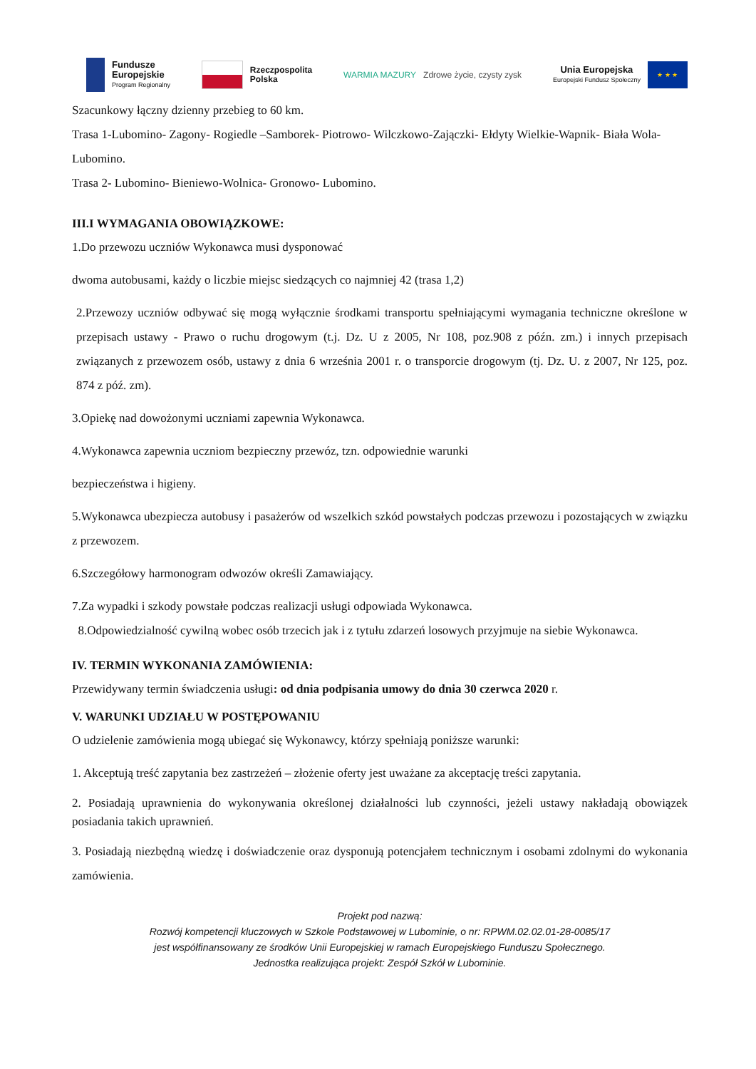Fundusze
Europejskie
Program Regionalny
Rzeczpospolita
Polska
WARMIA MAZURY Zdrowe życie, czysty zysk
Unia Europejska
Europejski Fundusz Społeczny
★ ★ ★
Szacunkowy łączny dzienny przebieg to 60 km.
Trasa 1-Lubomino- Zagony- Rogiedle –Samborek- Piotrowo- Wilczkowo-Zajączki- Ełdyty Wielkie-Wapnik- Biała Wola- Lubomino.
Trasa 2- Lubomino- Bieniewo-Wolnica- Gronowo- Lubomino.
III.I WYMAGANIA OBOWIĄZKOWE:
1.Do przewozu uczniów Wykonawca musi dysponować
dwoma autobusami, każdy o liczbie miejsc siedzących co najmniej 42 (trasa 1,2)
2.Przewozy uczniów odbywać się mogą wyłącznie środkami transportu spełniającymi wymagania techniczne określone w przepisach ustawy - Prawo o ruchu drogowym (t.j. Dz. U z 2005, Nr 108, poz.908 z późn. zm.) i innych przepisach związanych z przewozem osób, ustawy z dnia 6 września 2001 r. o transporcie drogowym (tj. Dz. U. z 2007, Nr 125, poz. 874 z póź. zm).
3.Opiekę nad dowożonymi uczniami zapewnia Wykonawca.
4.Wykonawca zapewnia uczniom bezpieczny przewóz, tzn. odpowiednie warunki
bezpieczeństwa i higieny.
5.Wykonawca ubezpiecza autobusy i pasażerów od wszelkich szkód powstałych podczas przewozu i pozostających w związku z przewozem.
6.Szczegółowy harmonogram odwozów określi Zamawiający.
7.Za wypadki i szkody powstałe podczas realizacji usługi odpowiada Wykonawca.
8.Odpowiedzialność cywilną wobec osób trzecich jak i z tytułu zdarzeń losowych przyjmuje na siebie Wykonawca.
IV. TERMIN WYKONANIA ZAMÓWIENIA:
Przewidywany termin świadczenia usługi: od dnia podpisania umowy do dnia 30 czerwca 2020 r.
V. WARUNKI UDZIAŁU W POSTĘPOWANIU
O udzielenie zamówienia mogą ubiegać się Wykonawcy, którzy spełniają poniższe warunki:
1. Akceptują treść zapytania bez zastrzeżeń – złożenie oferty jest uważane za akceptację treści zapytania.
2. Posiadają uprawnienia do wykonywania określonej działalności lub czynności, jeżeli ustawy nakładają obowiązek posiadania takich uprawnień.
3. Posiadają niezbędną wiedzę i doświadczenie oraz dysponują potencjałem technicznym i osobami zdolnymi do wykonania zamówienia.
Projekt pod nazwą:
Rozwój kompetencji kluczowych w Szkole Podstawowej w Lubominie, o nr: RPWM.02.02.01-28-0085/17
jest współfinansowany ze środków Unii Europejskiej w ramach Europejskiego Funduszu Społecznego.
Jednostka realizująca projekt: Zespół Szkół w Lubominie.